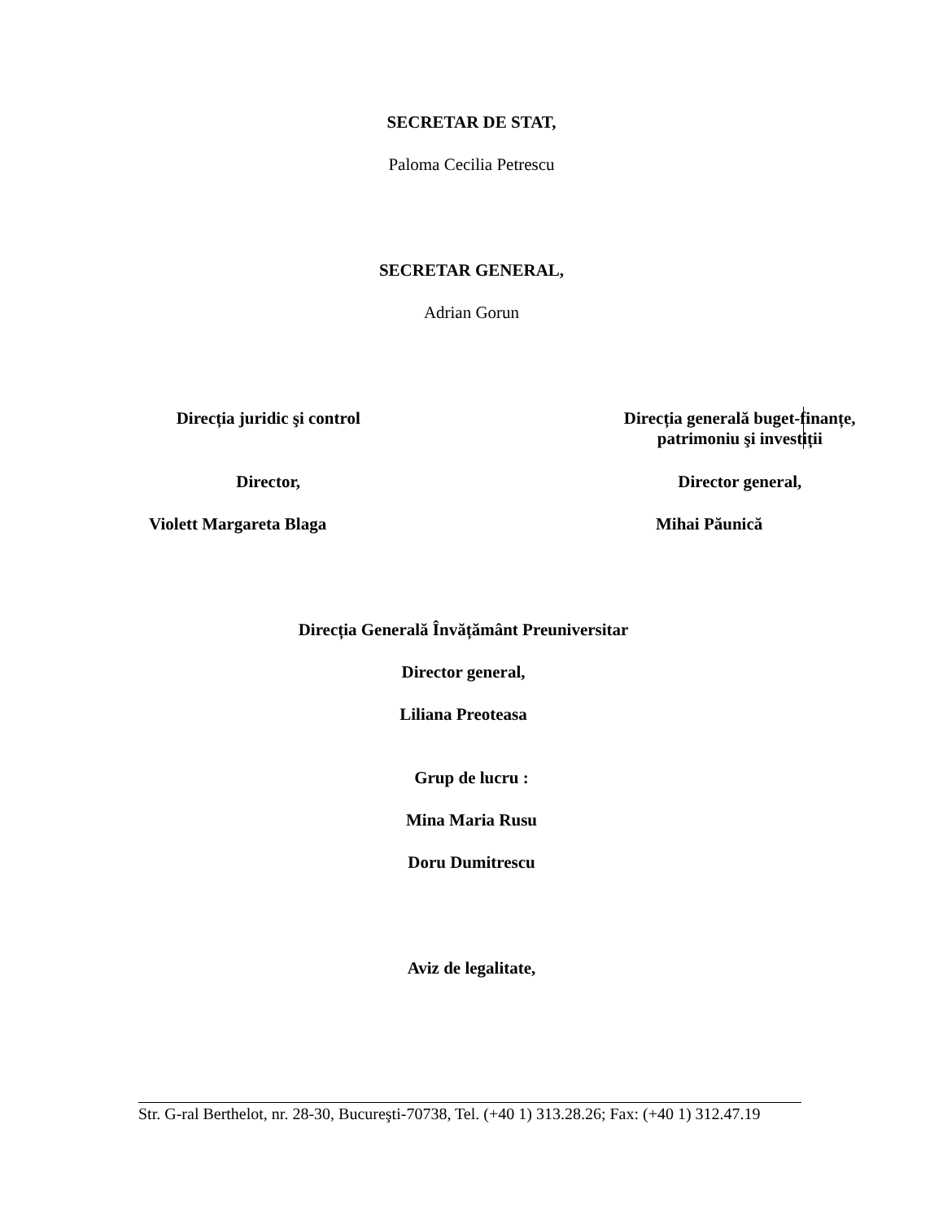SECRETAR DE STAT,
Paloma Cecilia Petrescu
SECRETAR GENERAL,
Adrian Gorun
Direcția juridic şi control Direcția generală buget-finanțe,
patrimoniu şi investiții
Director, Director general,
Violett Margareta Blaga Mihai Păunică
Direcția Generală Învățământ Preuniversitar
Director general,
Liliana Preoteasa
Grup de lucru :
Mina Maria Rusu
Doru Dumitrescu
Aviz de legalitate,
Str. G-ral Berthelot, nr. 28-30, Bucureşti-70738, Tel. (+40 1) 313.28.26; Fax: (+40 1) 312.47.19